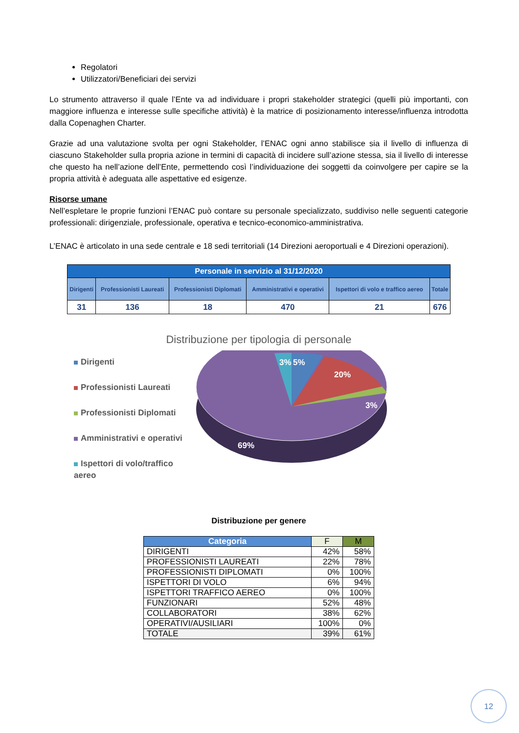Regolatori
Utilizzatori/Beneficiari dei servizi
Lo strumento attraverso il quale l’Ente va ad individuare i propri stakeholder strategici (quelli più importanti, con maggiore influenza e interesse sulle specifiche attività) è la matrice di posizionamento interesse/influenza introdotta dalla Copenaghen Charter.
Grazie ad una valutazione svolta per ogni Stakeholder, l’ENAC ogni anno stabilisce sia il livello di influenza di ciascuno Stakeholder sulla propria azione in termini di capacità di incidere sull’azione stessa, sia il livello di interesse che questo ha nell’azione dell’Ente, permettendo così l’individuazione dei soggetti da coinvolgere per capire se la propria attività è adeguata alle aspettative ed esigenze.
Risorse umane
Nell’espletare le proprie funzioni l’ENAC può contare su personale specializzato, suddiviso nelle seguenti categorie professionali: dirigenziale, professionale, operativa e tecnico-economico-amministrativa.
L’ENAC è articolato in una sede centrale e 18 sedi territoriali (14 Direzioni aeroportuali e 4 Direzioni operazioni).
| Personale in servizio al 31/12/2020 | | | | | |
| Dirigenti | Professionisti Laureati | Professionisti Diplomati | Amministrativi e operativi | Ispettori di volo e traffico aereo | Totale |
| 31 | 136 | 18 | 470 | 21 | 676 |
Distribuzione per tipologia di personale
Dirigenti
Professionisti Laureati
Professionisti Diplomati
Amministrativi e operativi
Ispettori di volo/traffico aereo
3%
5%
20%
3%
69%
Distribuzione per genere
| Categoria | F | M |
| --- | --- | --- |
| DIRIGENTI | 42% | 58% |
| PROFESSIONISTI LAUREATI | 22% | 78% |
| PROFESSIONISTI DIPLOMATI | 0% | 100% |
| ISPETTORI DI VOLO | 6% | 94% |
| ISPETTORI TRAFFICO AEREO | 0% | 100% |
| FUNZIONARI | 52% | 48% |
| COLLABORATORI | 38% | 62% |
| OPERATIVI/AUSILIARI | 100% | 0% |
| TOTALE | 39% | 61% |
12